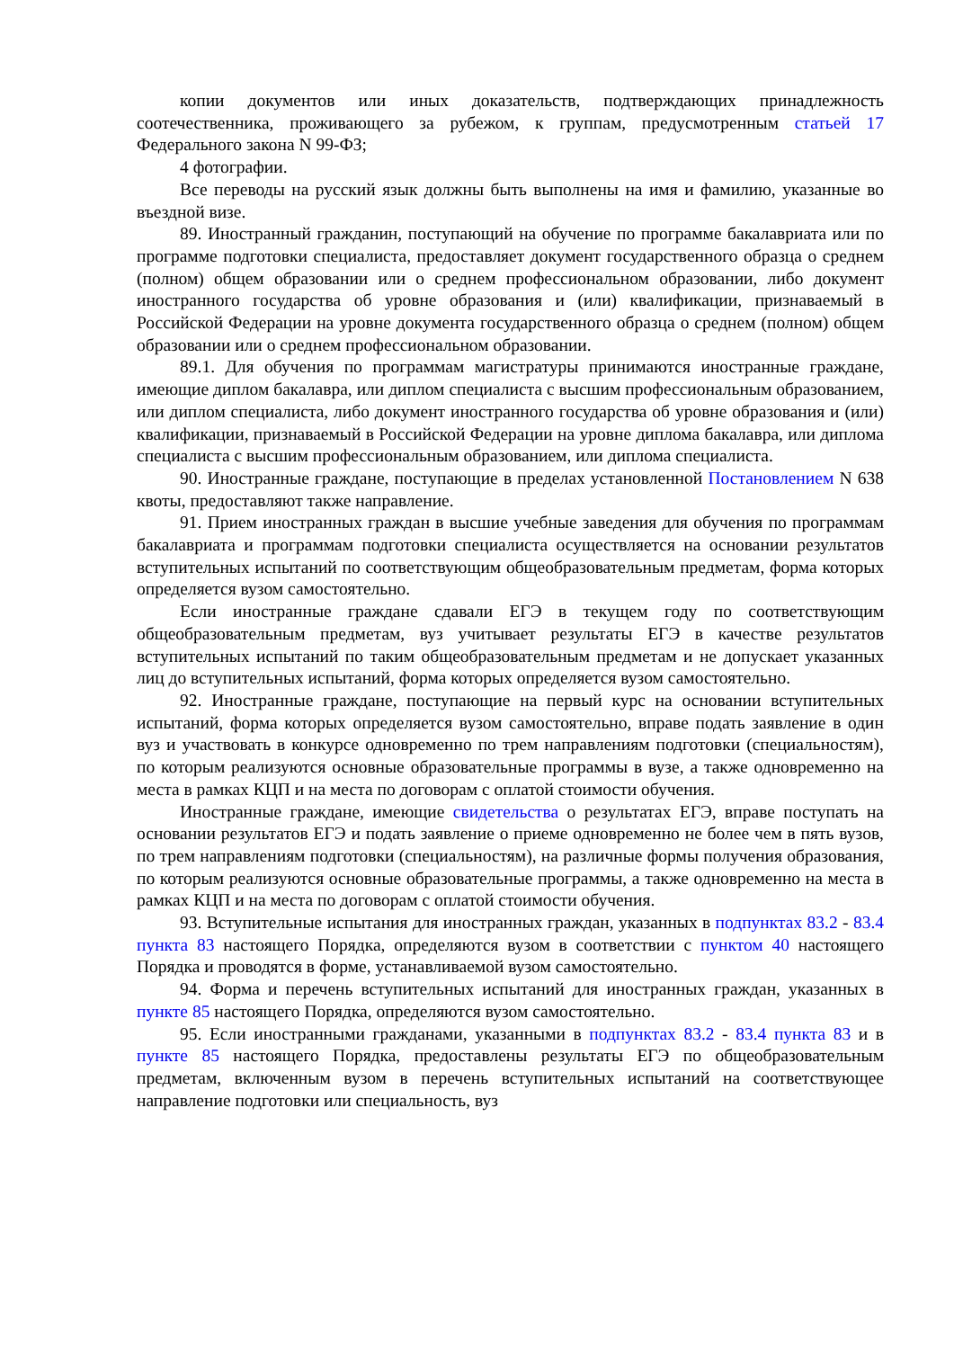копии документов или иных доказательств, подтверждающих принадлежность соотечественника, проживающего за рубежом, к группам, предусмотренным статьей 17 Федерального закона N 99-ФЗ;
4 фотографии.
Все переводы на русский язык должны быть выполнены на имя и фамилию, указанные во въездной визе.
89. Иностранный гражданин, поступающий на обучение по программе бакалавриата или по программе подготовки специалиста, предоставляет документ государственного образца о среднем (полном) общем образовании или о среднем профессиональном образовании, либо документ иностранного государства об уровне образования и (или) квалификации, признаваемый в Российской Федерации на уровне документа государственного образца о среднем (полном) общем образовании или о среднем профессиональном образовании.
89.1. Для обучения по программам магистратуры принимаются иностранные граждане, имеющие диплом бакалавра, или диплом специалиста с высшим профессиональным образованием, или диплом специалиста, либо документ иностранного государства об уровне образования и (или) квалификации, признаваемый в Российской Федерации на уровне диплома бакалавра, или диплома специалиста с высшим профессиональным образованием, или диплома специалиста.
90. Иностранные граждане, поступающие в пределах установленной Постановлением N 638 квоты, предоставляют также направление.
91. Прием иностранных граждан в высшие учебные заведения для обучения по программам бакалавриата и программам подготовки специалиста осуществляется на основании результатов вступительных испытаний по соответствующим общеобразовательным предметам, форма которых определяется вузом самостоятельно.
Если иностранные граждане сдавали ЕГЭ в текущем году по соответствующим общеобразовательным предметам, вуз учитывает результаты ЕГЭ в качестве результатов вступительных испытаний по таким общеобразовательным предметам и не допускает указанных лиц до вступительных испытаний, форма которых определяется вузом самостоятельно.
92. Иностранные граждане, поступающие на первый курс на основании вступительных испытаний, форма которых определяется вузом самостоятельно, вправе подать заявление в один вуз и участвовать в конкурсе одновременно по трем направлениям подготовки (специальностям), по которым реализуются основные образовательные программы в вузе, а также одновременно на места в рамках КЦП и на места по договорам с оплатой стоимости обучения.
Иностранные граждане, имеющие свидетельства о результатах ЕГЭ, вправе поступать на основании результатов ЕГЭ и подать заявление о приеме одновременно не более чем в пять вузов, по трем направлениям подготовки (специальностям), на различные формы получения образования, по которым реализуются основные образовательные программы, а также одновременно на места в рамках КЦП и на места по договорам с оплатой стоимости обучения.
93. Вступительные испытания для иностранных граждан, указанных в подпунктах 83.2 - 83.4 пункта 83 настоящего Порядка, определяются вузом в соответствии с пунктом 40 настоящего Порядка и проводятся в форме, устанавливаемой вузом самостоятельно.
94. Форма и перечень вступительных испытаний для иностранных граждан, указанных в пункте 85 настоящего Порядка, определяются вузом самостоятельно.
95. Если иностранными гражданами, указанными в подпунктах 83.2 - 83.4 пункта 83 и в пункте 85 настоящего Порядка, предоставлены результаты ЕГЭ по общеобразовательным предметам, включенным вузом в перечень вступительных испытаний на соответствующее направление подготовки или специальность, вуз